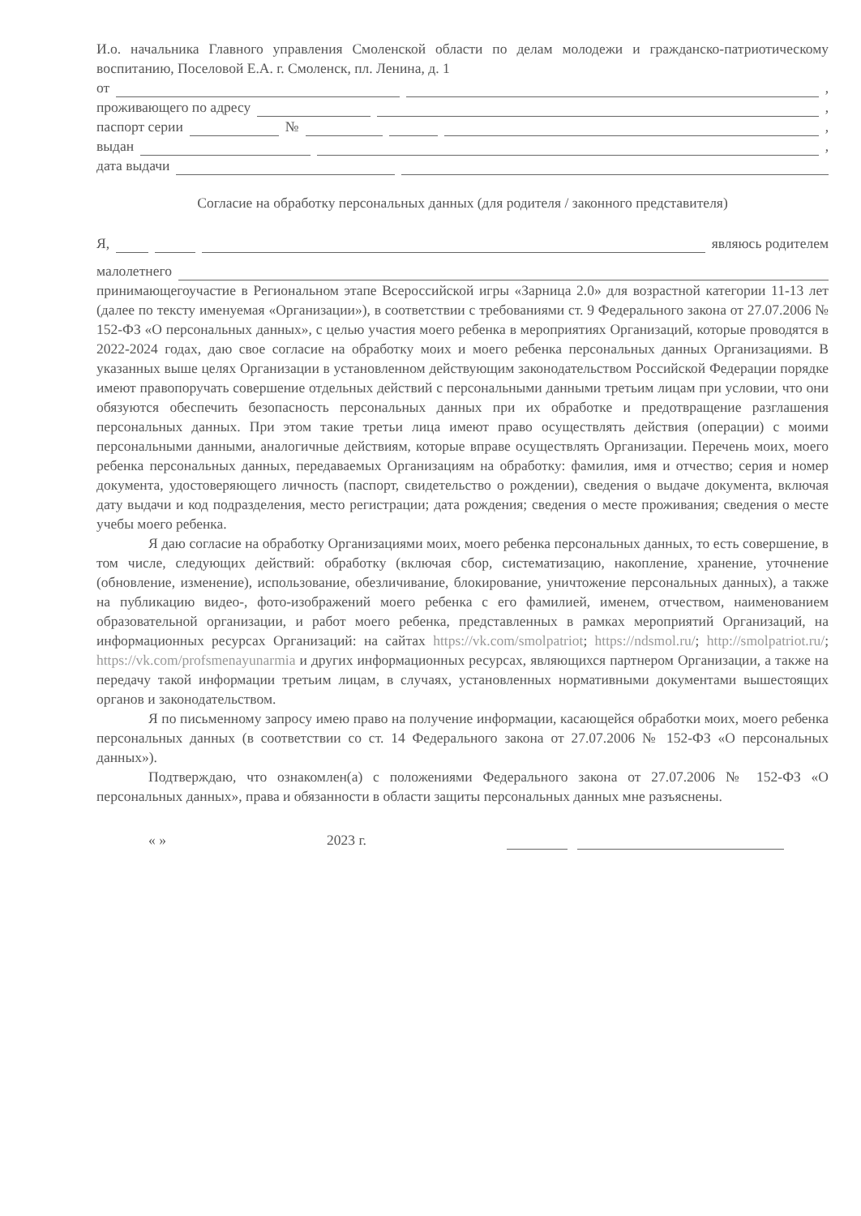И.о. начальника Главного управления Смоленской области по делам молодежи и гражданско-патриотическому воспитанию, Поселовой Е.А. г. Смоленск, пл. Ленина, д. 1
от ,
проживающего по адресу ,
паспорт серии № ,
выдан ,
дата выдачи
Согласие на обработку персональных данных (для родителя / законного представителя)
Я, являюсь родителем
малолетнего
принимающегоучастие в Региональном этапе Всероссийской игры «Зарница 2.0» для возрастной категории 11-13 лет (далее по тексту именуемая «Организации»), в соответствии с требованиями ст. 9 Федерального закона от 27.07.2006 № 152-ФЗ «О персональных данных», с целью участия моего ребенка в мероприятиях Организаций, которые проводятся в 2022-2024 годах, даю свое согласие на обработку моих и моего ребенка персональных данных Организациями. В указанных выше целях Организации в установленном действующим законодательством Российской Федерации порядке имеют правопоручать совершение отдельных действий с персональными данными третьим лицам при условии, что они обязуются обеспечить безопасность персональных данных при их обработке и предотвращение разглашения персональных данных. При этом такие третьи лица имеют право осуществлять действия (операции) с моими персональными данными, аналогичные действиям, которые вправе осуществлять Организации. Перечень моих, моего ребенка персональных данных, передаваемых Организациям на обработку: фамилия, имя и отчество; серия и номер документа, удостоверяющего личность (паспорт, свидетельство о рождении), сведения о выдаче документа, включая дату выдачи и код подразделения, место регистрации; дата рождения; сведения о месте проживания; сведения о месте учебы моего ребенка.
Я даю согласие на обработку Организациями моих, моего ребенка персональных данных, то есть совершение, в том числе, следующих действий: обработку (включая сбор, систематизацию, накопление, хранение, уточнение (обновление, изменение), использование, обезличивание, блокирование, уничтожение персональных данных), а также на публикацию видео-, фото-изображений моего ребенка с его фамилией, именем, отчеством, наименованием образовательной организации, и работ моего ребенка, представленных в рамках мероприятий Организаций, на информационных ресурсах Организаций: на сайтах https://vk.com/smolpatriot; https://ndsmol.ru/; http://smolpatriot.ru/; https://vk.com/profsmenayunarmia и других информационных ресурсах, являющихся партнером Организации, а также на передачу такой информации третьим лицам, в случаях, установленных нормативными документами вышестоящих органов и законодательством.
Я по письменному запросу имею право на получение информации, касающейся обработки моих, моего ребенка персональных данных (в соответствии со ст. 14 Федерального закона от 27.07.2006 № 152-ФЗ «О персональных данных»).
Подтверждаю, что ознакомлен(а) с положениями Федерального закона от 27.07.2006 № 152-ФЗ «О персональных данных», права и обязанности в области защиты персональных данных мне разъяснены.
« » 2023 г.